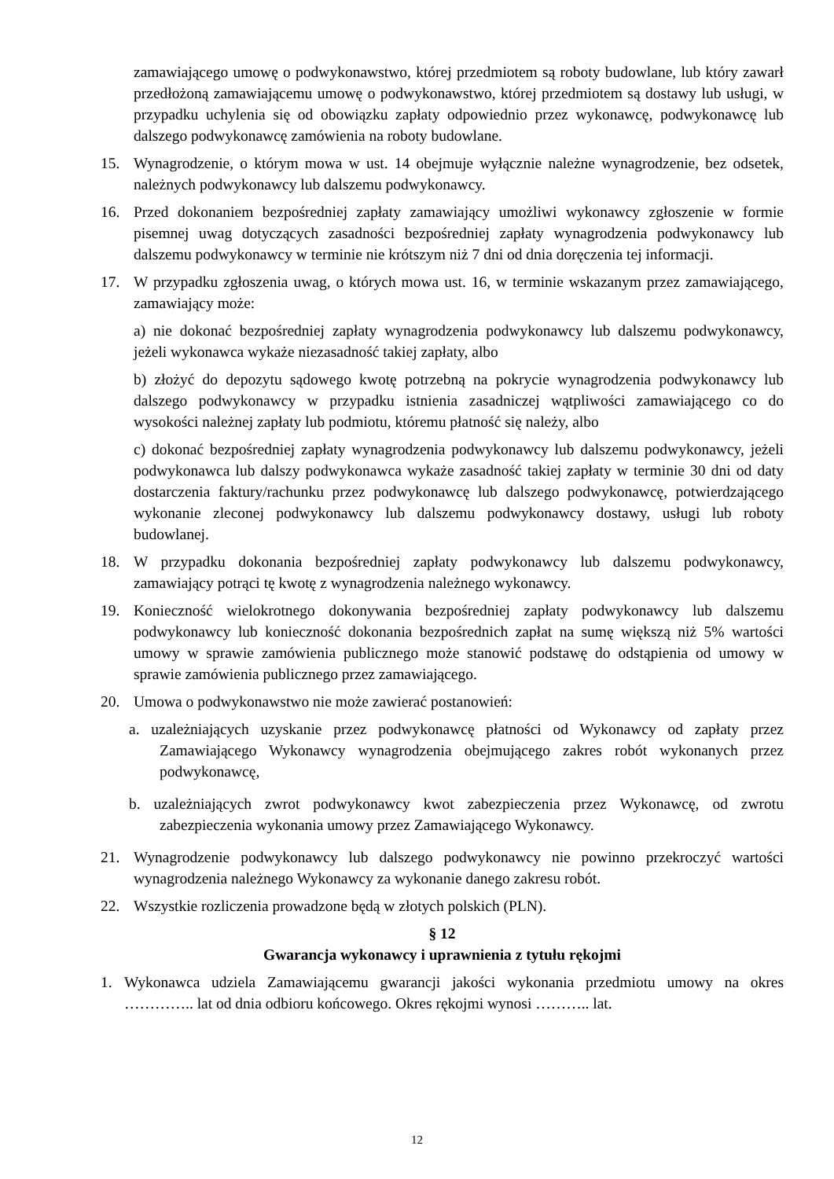zamawiającego umowę o podwykonawstwo, której przedmiotem są roboty budowlane, lub który zawarł przedłożoną zamawiającemu umowę o podwykonawstwo, której przedmiotem są dostawy lub usługi, w przypadku uchylenia się od obowiązku zapłaty odpowiednio przez wykonawcę, podwykonawcę lub dalszego podwykonawcę zamówienia na roboty budowlane.
15. Wynagrodzenie, o którym mowa w ust. 14 obejmuje wyłącznie należne wynagrodzenie, bez odsetek, należnych podwykonawcy lub dalszemu podwykonawcy.
16. Przed dokonaniem bezpośredniej zapłaty zamawiający umożliwi wykonawcy zgłoszenie w formie pisemnej uwag dotyczących zasadności bezpośredniej zapłaty wynagrodzenia podwykonawcy lub dalszemu podwykonawcy w terminie nie krótszym niż 7 dni od dnia doręczenia tej informacji.
17. W przypadku zgłoszenia uwag, o których mowa ust. 16, w terminie wskazanym przez zamawiającego, zamawiający może:
a) nie dokonać bezpośredniej zapłaty wynagrodzenia podwykonawcy lub dalszemu podwykonawcy, jeżeli wykonawca wykaże niezasadność takiej zapłaty, albo
b) złożyć do depozytu sądowego kwotę potrzebną na pokrycie wynagrodzenia podwykonawcy lub dalszego podwykonawcy w przypadku istnienia zasadniczej wątpliwości zamawiającego co do wysokości należnej zapłaty lub podmiotu, któremu płatność się należy, albo
c) dokonać bezpośredniej zapłaty wynagrodzenia podwykonawcy lub dalszemu podwykonawcy, jeżeli podwykonawca lub dalszy podwykonawca wykaże zasadność takiej zapłaty w terminie 30 dni od daty dostarczenia faktury/rachunku przez podwykonawcę lub dalszego podwykonawcę, potwierdzającego wykonanie zleconej podwykonawcy lub dalszemu podwykonawcy dostawy, usługi lub roboty budowlanej.
18. W przypadku dokonania bezpośredniej zapłaty podwykonawcy lub dalszemu podwykonawcy, zamawiający potrąci tę kwotę z wynagrodzenia należnego wykonawcy.
19. Konieczność wielokrotnego dokonywania bezpośredniej zapłaty podwykonawcy lub dalszemu podwykonawcy lub konieczność dokonania bezpośrednich zapłat na sumę większą niż 5% wartości umowy w sprawie zamówienia publicznego może stanowić podstawę do odstąpienia od umowy w sprawie zamówienia publicznego przez zamawiającego.
20. Umowa o podwykonawstwo nie może zawierać postanowień:
a. uzależniających uzyskanie przez podwykonawcę płatności od Wykonawcy od zapłaty przez Zamawiającego Wykonawcy wynagrodzenia obejmującego zakres robót wykonanych przez podwykonawcę,
b. uzależniających zwrot podwykonawcy kwot zabezpieczenia przez Wykonawcę, od zwrotu zabezpieczenia wykonania umowy przez Zamawiającego Wykonawcy.
21. Wynagrodzenie podwykonawcy lub dalszego podwykonawcy nie powinno przekroczyć wartości wynagrodzenia należnego Wykonawcy za wykonanie danego zakresu robót.
22. Wszystkie rozliczenia prowadzone będą w złotych polskich (PLN).
§ 12
Gwarancja wykonawcy i uprawnienia z tytułu rękojmi
1. Wykonawca udziela Zamawiającemu gwarancji jakości wykonania przedmiotu umowy na okres ………….. lat od dnia odbioru końcowego. Okres rękojmi wynosi ……….. lat.
12